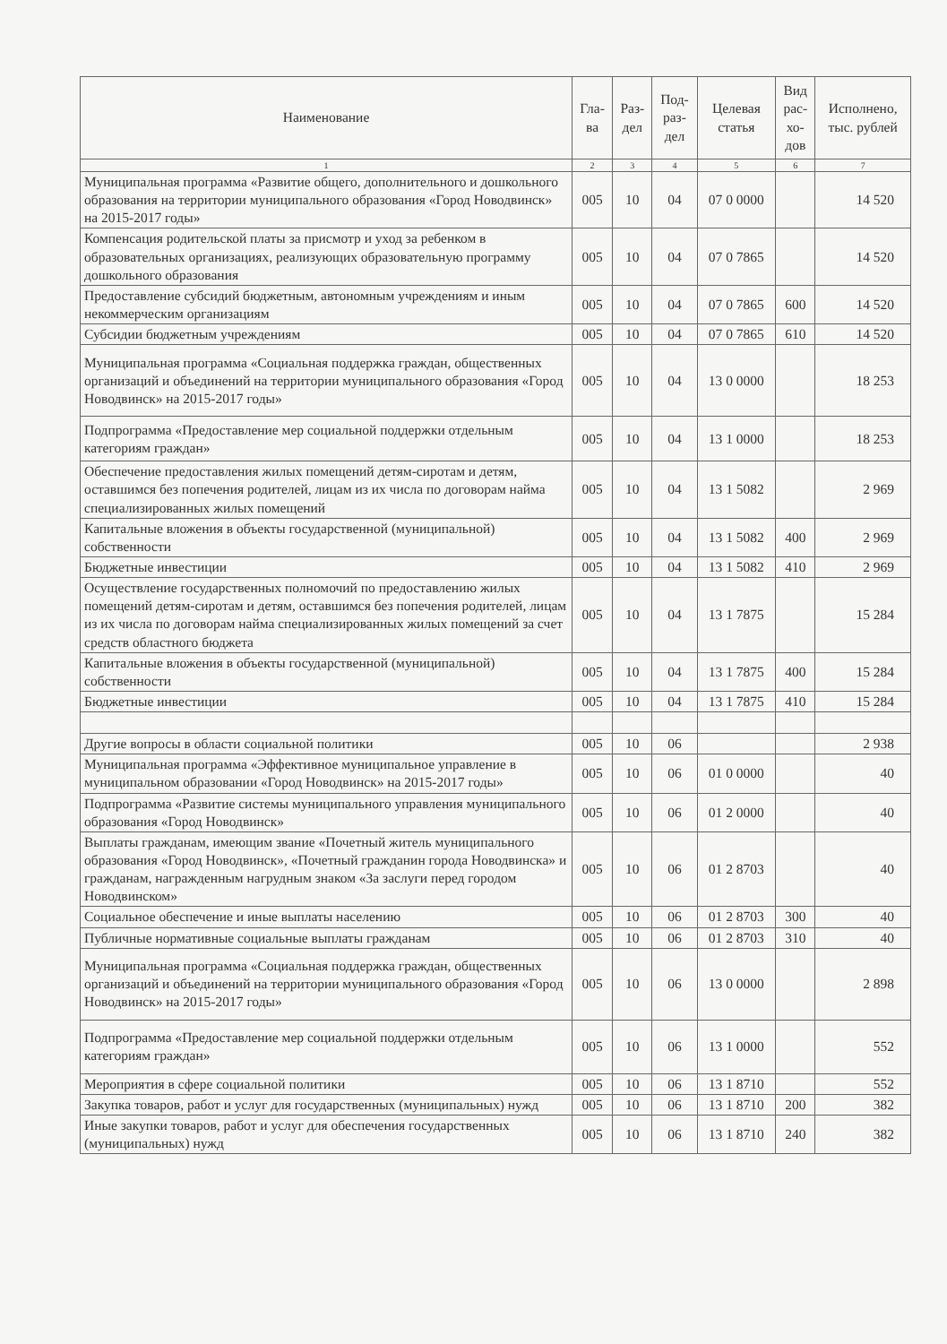| Наименование | Гла- ва | Раз- дел | Под- раз- дел | Целевая статья | Вид рас- хо- дов | Исполнено, тыс. рублей |
| --- | --- | --- | --- | --- | --- | --- |
| 1 | 2 | 3 | 4 | 5 | 6 | 7 |
| Муниципальная программа «Развитие общего, дополнительного и дошкольного образования на территории муниципального образования «Город Новодвинск» на 2015-2017 годы» | 005 | 10 | 04 | 07 0 0000 | | 14 520 |
| Компенсация родительской платы за присмотр и уход за ребенком в образовательных организациях, реализующих образовательную программу дошкольного образования | 005 | 10 | 04 | 07 0 7865 | | 14 520 |
| Предоставление субсидий бюджетным, автономным учреждениям и иным некоммерческим организациям | 005 | 10 | 04 | 07 0 7865 | 600 | 14 520 |
| Субсидии бюджетным учреждениям | 005 | 10 | 04 | 07 0 7865 | 610 | 14 520 |
| Муниципальная программа «Социальная поддержка граждан, общественных организаций и объединений на территории муниципального образования «Город Новодвинск» на 2015-2017 годы» | 005 | 10 | 04 | 13 0 0000 | | 18 253 |
| Подпрограмма «Предоставление мер социальной поддержки отдельным категориям граждан» | 005 | 10 | 04 | 13 1 0000 | | 18 253 |
| Обеспечение предоставления жилых помещений детям-сиротам и детям, оставшимся без попечения родителей, лицам из их числа по договорам найма специализированных жилых помещений | 005 | 10 | 04 | 13 1 5082 | | 2 969 |
| Капитальные вложения в объекты государственной (муниципальной) собственности | 005 | 10 | 04 | 13 1 5082 | 400 | 2 969 |
| Бюджетные инвестиции | 005 | 10 | 04 | 13 1 5082 | 410 | 2 969 |
| Осуществление государственных полномочий по предоставлению жилых помещений детям-сиротам и детям, оставшимся без попечения родителей, лицам из их числа по договорам найма специализированных жилых помещений за счет средств областного бюджета | 005 | 10 | 04 | 13 1 7875 | | 15 284 |
| Капитальные вложения в объекты государственной (муниципальной) собственности | 005 | 10 | 04 | 13 1 7875 | 400 | 15 284 |
| Бюджетные инвестиции | 005 | 10 | 04 | 13 1 7875 | 410 | 15 284 |
| Другие вопросы в области социальной политики | 005 | 10 | 06 | | | 2 938 |
| Муниципальная программа «Эффективное муниципальное управление в муниципальном образовании «Город Новодвинск» на 2015-2017 годы» | 005 | 10 | 06 | 01 0 0000 | | 40 |
| Подпрограмма «Развитие системы муниципального управления муниципального образования «Город Новодвинск» | 005 | 10 | 06 | 01 2 0000 | | 40 |
| Выплаты гражданам, имеющим звание «Почетный житель муниципального образования «Город Новодвинск», «Почетный гражданин города Новодвинска» и гражданам, награжденным нагрудным знаком «За заслуги перед городом Новодвинском» | 005 | 10 | 06 | 01 2 8703 | | 40 |
| Социальное обеспечение и иные выплаты населению | 005 | 10 | 06 | 01 2 8703 | 300 | 40 |
| Публичные нормативные социальные выплаты гражданам | 005 | 10 | 06 | 01 2 8703 | 310 | 40 |
| Муниципальная программа «Социальная поддержка граждан, общественных организаций и объединений на территории муниципального образования «Город Новодвинск» на 2015-2017 годы» | 005 | 10 | 06 | 13 0 0000 | | 2 898 |
| Подпрограмма «Предоставление мер социальной поддержки отдельным категориям граждан» | 005 | 10 | 06 | 13 1 0000 | | 552 |
| Мероприятия в сфере социальной политики | 005 | 10 | 06 | 13 1 8710 | | 552 |
| Закупка товаров, работ и услуг для государственных (муниципальных) нужд | 005 | 10 | 06 | 13 1 8710 | 200 | 382 |
| Иные закупки товаров, работ и услуг для обеспечения государственных (муниципальных) нужд | 005 | 10 | 06 | 13 1 8710 | 240 | 382 |